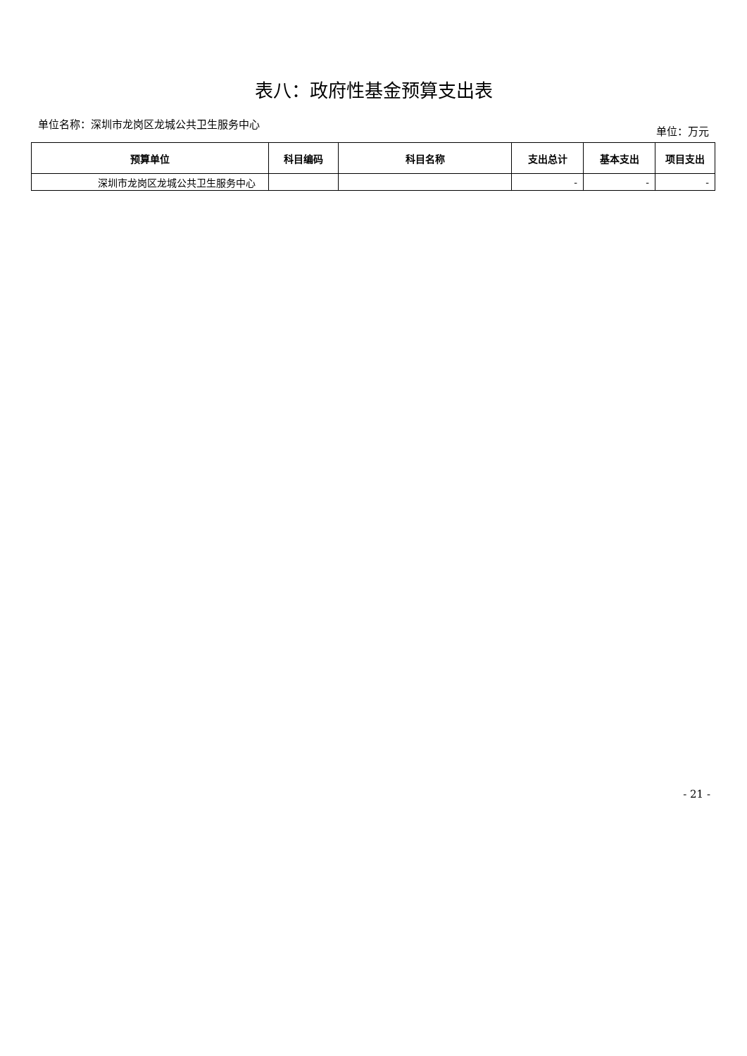表八：政府性基金预算支出表
单位名称：深圳市龙岗区龙城公共卫生服务中心 单位：万元
| 预算单位 | 科目编码 | 科目名称 | 支出总计 | 基本支出 | 项目支出 |
| --- | --- | --- | --- | --- | --- |
| 深圳市龙岗区龙城公共卫生服务中心 | | | - | - | - |
- 21 -